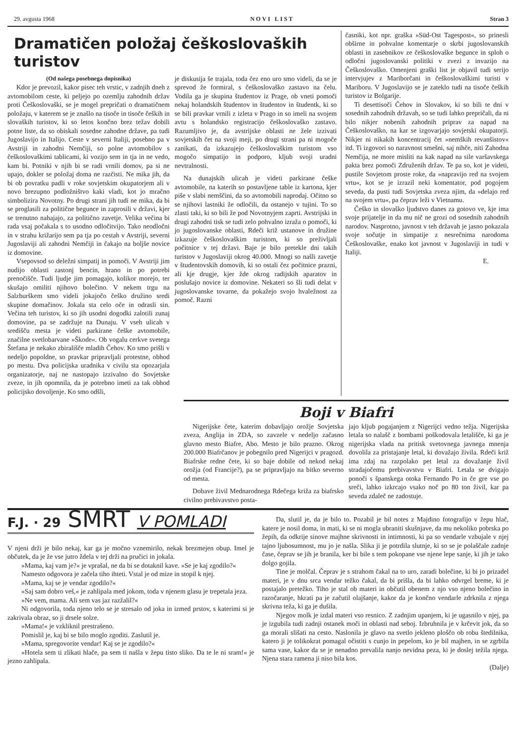29. avgusta 1968 NOVI LIST Stran 3
Dramatičen položaj češkoslovaških turistov
(Od našega posebnega dopisnika)
Kdor je prevozil, kakor pisec teh vrstic, v zadnjih dneh z avtomobilom ceste, ki peljejo po ozemlju zahodnih držav proti Češkoslovaški, se je mogel prepričati o dramatičnem položaju, v katerem se je znašlo na tisoče in tisoče čeških in slovaških turistov, ki so letos končno brez težav dobili potne liste, da so obiskali sosedne zahodne države, pa tudi Jugoslavijo in Italijo. Ceste v severni Italiji, posebno pa v Avstriji in zahodni Nemčiji, so polne avtomobilov s češkoslovaškimi tablicami, ki vozijo sem in tja in ne vedo, kam bi. Potniki v njih bi se radi vrnili domov, pa si ne upajo, dokler se položaj doma ne razčisti. Ne mika jih, da bi ob povratku padli v roke sovjetskim okupatorjem ali v novo brezupno podložništvo kaki vladi, kot jo mračno simbolizira Novotny. Po drugi strani jih tudi ne mika, da bi se proglasili za politične begunce in zaprosili v državi, kjer se trenutno nahajajo, za politično zavetje. Velika večina bi rada vsaj počakala s to usodno odločitvijo. Tako neodločni in v strahu križarijo sem pa tja po cestah v Avstriji, severni Jugoslaviji ali zahodni Nemčiji in čakajo na boljše novice iz domovine.
Vsepovsod so deležni simpatij in pomoči. V Avstriji jim nudijo oblasti zastonj bencin, hrano in po potrebi prenočišče. Tudi ljudje jim pomagajo, kolikor morejo, ter skušajo omiliti njihovo bolečino. V nekem trgu na Salzburškem smo videli jokajočo češko družino sredi skupine domačinov. Jokala sta celo oče in odrasli sin. Večina teh turistov, ki so jih usodni dogodki zalotili zunaj domovine, pa se zadržuje na Dunaju. V vseh ulicah v središču mesta je videti parkirane češke avtomobile, značilne svetlobarvane »Škode«. Ob vogalu cerkve svetega Štefana je nekako zbirališče mladih Čehov. Ko smo prišli v nedeljo popoldne, so pravkar pripravljali protestne, obhod po mestu. Dva policijska uradnika v civilu sta opozarjala organizatorje, naj ne nastopajo izzivalno do Sovjetske zveze, in jih opomnila, da je potrebno imeti za tak obhod policijsko dovoljenje. Ko smo odšli,
je diskusija še trajala, toda čez eno uro smo videli, da se je sprevod že formiral, s češkoslovaško zastavo na čelu. Vodila ga je skupina študentov iz Prage, ob vneti pomoči nekaj holandskih študentov in študentov in študentk, ki so se bili pravkar vrnili z izleta v Prago in so imeli na svojem avtu s holandsko registracijo češkoslovaško zastavo. Razumljivo je, da avstrijske oblasti ne žele izzivati sovjetskih čet na svoji meji, po drugi strani pa ni mogoče zanikati, da izkazujejo češkoslovaškim turistom vso mogočo simpatijo in podporo, kljub svoji uradni nevtralnosti.
Na dunajskih ulicah je videti parkirane češke avtomobile, na katerih so postavljene table iz kartona, kjer piše v slabi nemščini, da so avtomobili naprodaj. Očitno so se njihovi lastniki že odločili, da ostanejo v tujini. To so zlasti taki, ki so bili že pod Novotnyjem zaprti. Avstrijski in drugi zahodni tisk se tudi zelo pohvalno izraža o pomoči, ki jo jugoslovanske oblasti, Rdeči križ ustanove in družine izkazuje češkoslovaškim turistom, ki so preživljali počitnice v tej državi. Baje je bilo pretekle dni takih turistov v Jugoslaviji okrog 40.000. Mnogi so našli zavetje v študentovskih domovih, ki so ostali čez počitnice prazni, ali kje drugje, kjer žde okrog radijskih aparatov in poslušajo novice iz domovine. Nekateri so šli tudi delat v jugoslovanske tovarne, da pokažejo svojo hvaležnost za pomoč. Razni
časniki, kot npr. graška »Süd-Ost Tagespost«, so prinesli obširne in pohvalne komentarje o skrbi jugoslovanskih oblasti in zasebnikov ze češkoslovaške begunce in sploh o odločni jugoslovanski politiki v zvezi z invazijo na Češkoslovaško. Omenjeni graški list je objavil tudi serijo intervjujev z Mariborčani in češkoslovaškimi turisti v Mariboru. V Jugoslavijo se je zateklo tudi na tisoče čeških turistov iz Bolgarije.
Ti desettisoči Čehov in Slovakov, ki so bili te dni v sosednih zahodnih državah, so se tudi lahko prepričali, da ni bilo nikjer nobenih zahodnih priprav za napad na Češkoslovaško, na kar se izgovarjajo sovjetski okupatorji. Nikjer ni nikakih koncentracij čet »nemških revanšistov« itd. Ti izgovori so naravnost smešni, saj nihče, niti Zahodna Nemčija, ne more misliti na kak napad na sile varšavskega pakta brez pomoči Združenih držav. Te pa so, kot je videti, pustile Sovjetom proste roke, da »napravijo red na svojem vrtu«, kot se je izrazil neki komentator, pod pogojem seveda, da pusti tudi Sovjetska zveza njim, da »delajo red na svojem vrtu«, pa čeprav leži v Vietnamu.
Češko in slovaško ljudstvo danes za gotovo ve, kje ima svoje prijatelje in da mu nič ne grozi od sosednih zahodnih narodov. Nasprotno, javnost v teh državah je jasno pokazala svoje sočutje in simpatije z nesrečnima narodoma Češkoslovaške, enako kot javnost v Jugoslaviji in tudi v Italiji.
E.
Boji v Biafri
Nigerijske čete, katerim dobavljajo orožje Sovjetska zveza, Anglija in ZDA, so zavzele v nedeljo začasno glavno mesto Biafre, Abo. Mesto je bilo prazno. Okrog 200.000 Biafrčanov je pobegnilo pred Nigerijci v pragozd. Biafrske redne čete, ki so baje dobile od nekod nekaj orožja (od Francije?), pa se pripravljajo na bitko severno od mesta.
Dobave živil Mednarodnega Rdečega križa za biafrsko civilno prebivavstvo posta-
jajo kljub pogajanjem z Nigerijci vedno težja. Nigerijska letala so nalašč z bombami poškodovala letališče, ki ga je nigerijska vlada na pritisk svetovnega javnega mnenja dovolila za pristajanje letal, ki dovažajo živila. Rdeči križ ima zdaj na razpolako pet letal za dovažanje živil stradajočemu prebivavstvu v Biafri. Letala se dvigajo ponoči s španskega otoka Fernando Po in če gre vse po sreči, lahko izkrcajo vsako noč po 80 ton živil, kar pa seveda zdaleč ne zadostuje.
F.J. · 29 SMRT V POMLADI
V njeni drži je bilo nekaj, kar ga je močno vznemirilo, nekak brezmejen obup. Imel je občutek, da je že vse jutro ždela v tej drži na pručici in jokala.
»Mama, kaj vam je?« je vprašal, ne da bi se dotaknil kave. »Se je kaj zgodilo?«
Namesto odgovora je začela tiho ihteti. Vstal je od mize in stopil k njej.
»Mama, kaj se je vendar zgodilo?«
»Saj sam dobro veš,« je zahlipala med jokom, toda v njenem glasu je trepetala jeza.
»Ne vem, mama. Ali sem vas jaz razžalil?«
Ni odgovorila, toda njeno telo se je stresalo od joka in izmed prstov, s katerimi si je zakrivala obraz, so ji drsele solze.
»Mama!« je vzkliknil prestrašeno.
Pomislil je, kaj bi se bilo moglo zgoditi. Zaslutil je.
»Mama, spregovorite vendar! Kaj se je zgodilo?«
»Hotela sem ti zlikati hlače, pa sem ti našla v žepu tisto sliko. Da te le ni sram!« je jezno zahlipala.
Da, slutil je, da je bilo to. Pozabil je bil notes z Majdino fotografijo v žepu hlač, katere je nosil doma, in mati, ki se ni mogla ubraniti skušnjave, da mu nekoliko pobrska po žepih, da odkrije sinove majhne skrivnosti in intimnosti, ki pa so vendarle vzbujale v njej tajno ljubosumnost, mu jo je našla. Slika ji je potrdila slutnje, ki so se je polaščale zadnje čase, čeprav se jih je branila, ker bi bile s tem pokopane vse njene lepe sanje, ki jih je tako dolgo gojila.
Tine je molčal. Čeprav je s strahom čakal na to uro, zaradi bolečine, ki bi jo prizadel materi, je v dnu srca vendar težko čakal, da bi prišla, da bi lahko odvrgel breme, ki je postajalo pretežko. Tiho je stal ob materi in občutil obenem z njo vso njeno bolečino in razočaranje, hkrati pa je začutil olajšanje, kakor da je končno vendarle zdrknila z njega skrivna teža, ki ga je dušila.
Njegov molk je izdal materi vso resnico. Z zadnjim upanjem, ki je ugasnilo v njej, pa je izgubila tudi zadnji ostanek moči in oblasti nad seboj. Izbruhnila je v krčevit jok, da so ga morali slišati na cesto. Naslonila je glavo na svetlo jekleno ploščo ob robu štedilnika, katero ji je tolikokrat pomagal očistiti s cunjo in pepelom, ko je bil majhen, in se zgrbila sama vase, kakor da se je nenadno prevalila nanjo nevidna peza, ki je doslej težila njega. Njena stara ramena ji niso bila kos.
(Dalje)